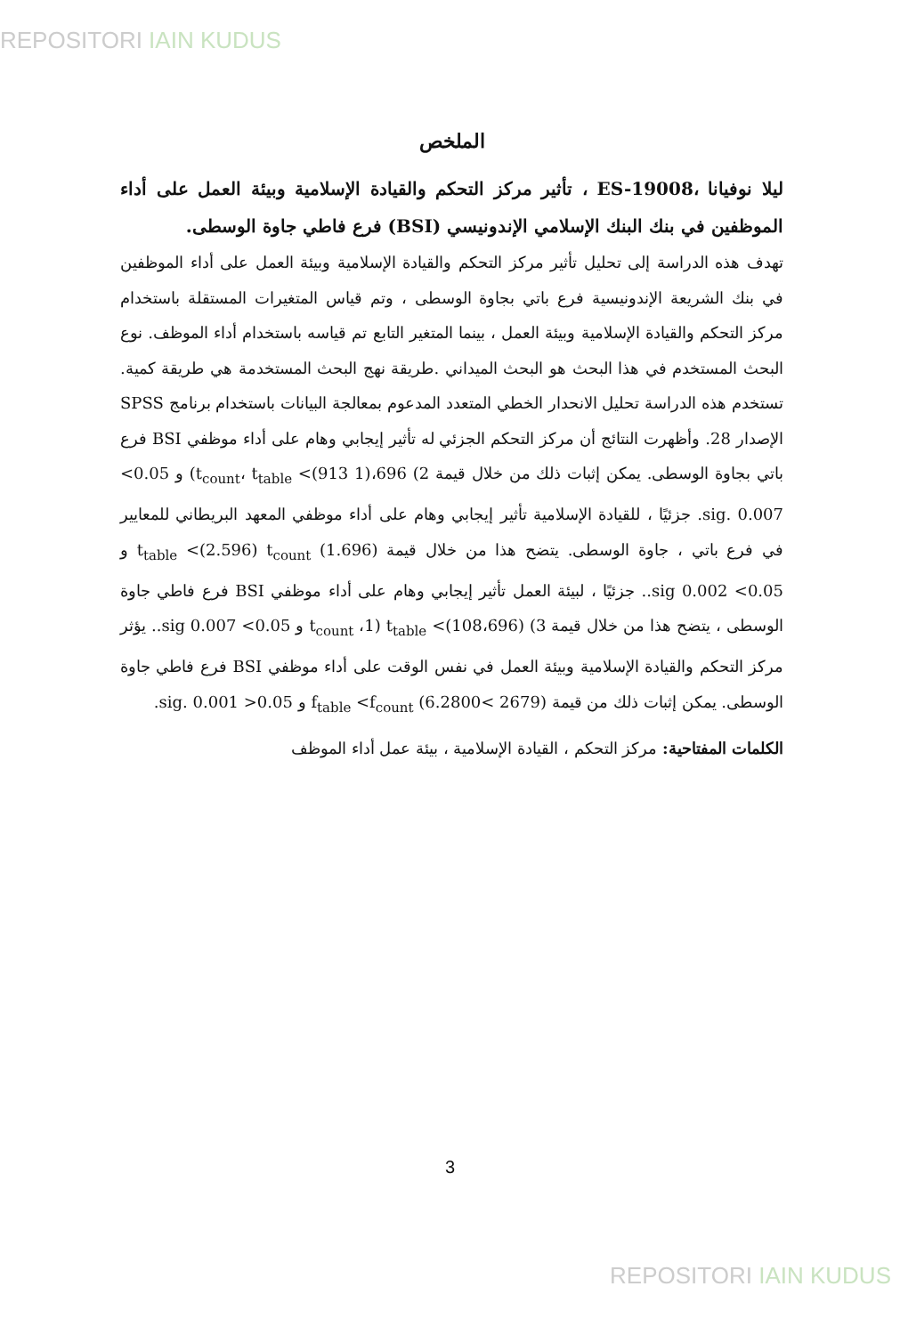REPOSITORI IAIN KUDUS
الملخص
ليلا نوفيانا ،ES-19008 ، تأثير مركز التحكم والقيادة الإسلامية وبيئة العمل على أداء الموظفين في بنك البنك الإسلامي الإندونيسي (BSI) فرع فاطي جاوة الوسطى.
تهدف هذه الدراسة إلى تحليل تأثير مركز التحكم والقيادة الإسلامية وبيئة العمل على أداء الموظفين في بنك الشريعة الإندونيسية فرع باتي بجاوة الوسطى ، وتم قياس المتغيرات المستقلة باستخدام مركز التحكم والقيادة الإسلامية وبيئة العمل ، بينما المتغير التابع تم قياسه باستخدام أداء الموظف. نوع البحث المستخدم في هذا البحث هو البحث الميداني .طريقة نهج البحث المستخدمة هي طريقة كمية. تستخدم هذه الدراسة تحليل الانحدار الخطي المتعدد المدعوم بمعالجة البيانات باستخدام برنامج SPSS الإصدار 28. وأظهرت النتائج أن مركز التحكم الجزئي له تأثير إيجابي وهام على أداء موظفي BSI فرع باتي بجاوة الوسطى. يمكن إثبات ذلك من خلال قيمة 2) t<sub>count</sub>، t<sub>table</sub> <(913 1)،696) و 0.05> sig. 0.007. جزئيًا ، للقيادة الإسلامية تأثير إيجابي وهام على أداء موظفي المعهد البريطاني للمعايير في فرع باتي ، جاوة الوسطى. يتضح هذا من خلال قيمة (1.696) t<sub>table</sub> <(2.596) t<sub>count</sub> و 0.05> 0.002 sig.. جزئيًا ، لبيئة العمل تأثير إيجابي وهام على أداء موظفي BSI فرع فاطي جاوة الوسطى ، يتضح هذا من خلال قيمة 3) t<sub>count</sub> ،1) t<sub>table</sub> <(108،696) و 0.05> 0.007 sig.. يؤثر مركز التحكم والقيادة الإسلامية وبيئة العمل في نفس الوقت على أداء موظفي BSI فرع فاطي جاوة الوسطى. يمكن إثبات ذلك من قيمة (2679 >6.2800) f<sub>table</sub> <f<sub>count</sub> و sig. 0.001 >0.05.
الكلمات المفتاحية: مركز التحكم ، القيادة الإسلامية ، بيئة عمل أداء الموظف
3
REPOSITORI IAIN KUDUS